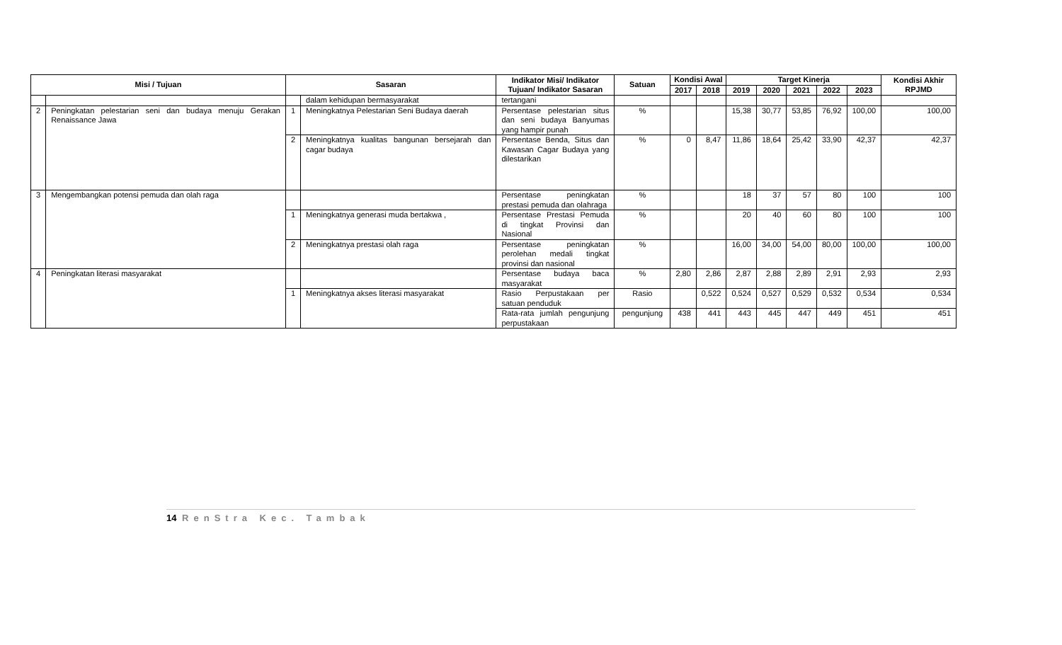| Misi / Tujuan | | Sasaran | | Indikator Misi/ Indikator Tujuan/ Indikator Sasaran | Satuan | Kondisi Awal | | Target Kinerja | | | | | Kondisi Akhir RPJMD |
| --- | --- | --- | --- | --- | --- | --- | --- | --- | --- | --- | --- | --- | --- |
| | | | | | | 2017 | 2018 | 2019 | 2020 | 2021 | 2022 | 2023 | |
| | | | dalam kehidupan bermasyarakat | tertangani | | | | | | | | | |
| 2 | Peningkatan pelestarian seni dan budaya menuju Gerakan Renaissance Jawa | 1 | Meningkatnya Pelestarian Seni Budaya daerah | Persentase pelestarian situs dan seni budaya Banyumas yang hampir punah | % | | | 15,38 | 30,77 | 53,85 | 76,92 | 100,00 | 100,00 |
| | | 2 | Meningkatnya kualitas bangunan bersejarah dan cagar budaya | Persentase Benda, Situs dan Kawasan Cagar Budaya yang dilestarikan | % | 0 | 8,47 | 11,86 | 18,64 | 25,42 | 33,90 | 42,37 | 42,37 |
| 3 | Mengembangkan potensi pemuda dan olah raga | | | Persentase peningkatan prestasi pemuda dan olahraga | % | | | 18 | 37 | 57 | 80 | 100 | 100 |
| | | 1 | Meningkatnya generasi muda bertakwa , | Persentase Prestasi Pemuda di tingkat Provinsi dan Nasional | % | | | 20 | 40 | 60 | 80 | 100 | 100 |
| | | 2 | Meningkatnya prestasi olah raga | Persentase peningkatan perolehan medali tingkat provinsi dan nasional | % | | | 16,00 | 34,00 | 54,00 | 80,00 | 100,00 | 100,00 |
| 4 | Peningkatan literasi masyarakat | | | Persentase budaya baca masyarakat | % | 2,80 | 2,86 | 2,87 | 2,88 | 2,89 | 2,91 | 2,93 | 2,93 |
| | | 1 | Meningkatnya akses literasi masyarakat | Rasio Perpustakaan per satuan penduduk | Rasio | | 0,522 | 0,524 | 0,527 | 0,529 | 0,532 | 0,534 | 0,534 |
| | | | | Rata-rata jumlah pengunjung perpustakaan | pengunjung | 438 | 441 | 443 | 445 | 447 | 449 | 451 | 451 |
14 RenStra Kec. Tambak